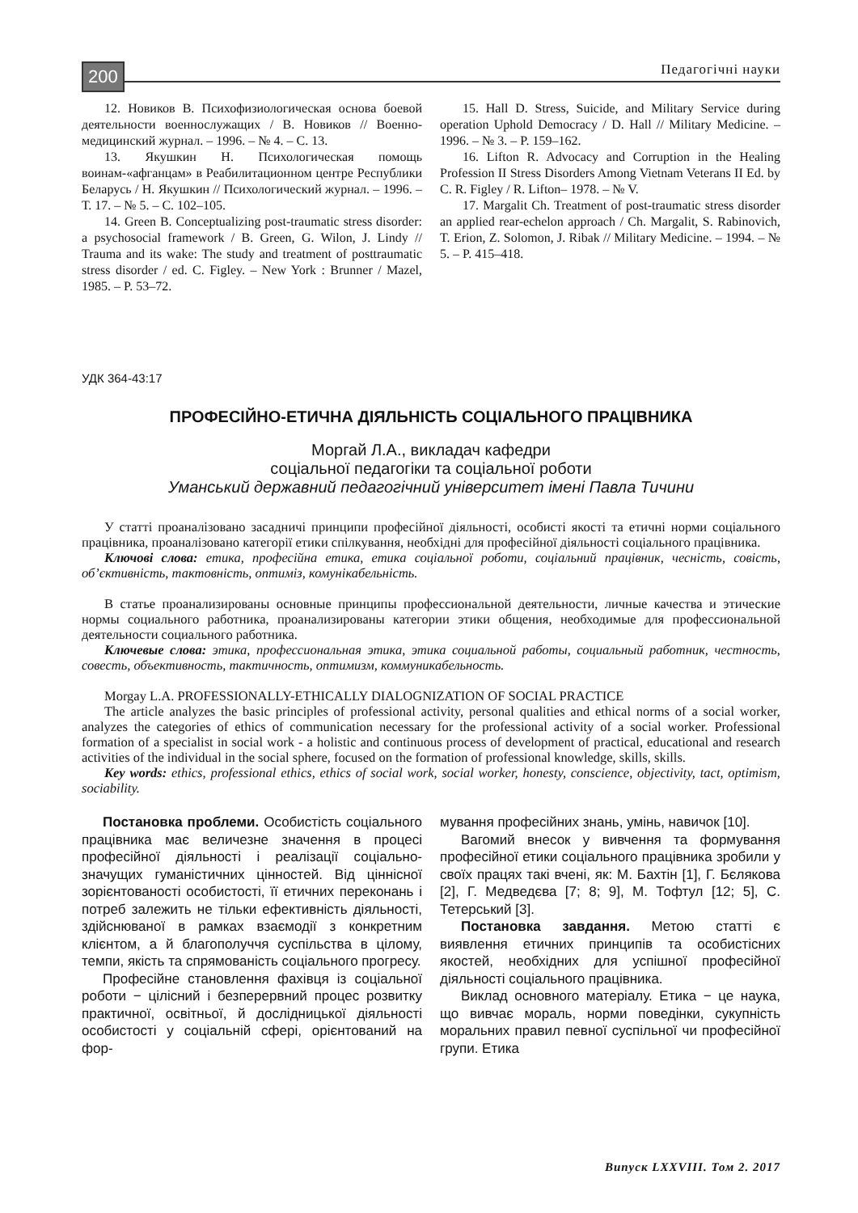200 Педагогічні науки
12. Новиков В. Психофизиологическая основа боевой деятельности военнослужащих / В. Новиков // Военно-медицинский журнал. – 1996. – № 4. – С. 13.
13. Якушкин Н. Психологическая помощь воинам-«афганцам» в Реабилитационном центре Республики Беларусь / Н. Якушкин // Психологический журнал. – 1996. – Т. 17. – № 5. – С. 102–105.
14. Green B. Conceptualizing post-traumatic stress disorder: a psychosocial framework / B. Green, G. Wilon, J. Lindy // Trauma and its wake: The study and treatment of posttraumatic stress disorder / ed. C. Figley. – New York : Brunner / Mazel, 1985. – P. 53–72.
15. Hall D. Stress, Suicide, and Military Service during operation Uphold Democracy / D. Hall // Military Medicine. – 1996. – № 3. – P. 159–162.
16. Lifton R. Advocacy and Corruption in the Healing Profession II Stress Disorders Among Vietnam Veterans II Ed. by C. R. Figley / R. Lifton– 1978. – № V.
17. Margalit Ch. Treatment of post-traumatic stress disorder an applied rear-echelon approach / Ch. Margalit, S. Rabinovich, T. Erion, Z. Solomon, J. Ribak // Military Medicine. – 1994. – № 5. – P. 415–418.
УДК 364-43:17
ПРОФЕСІЙНО-ЕТИЧНА ДІЯЛЬНІСТЬ СОЦІАЛЬНОГО ПРАЦІВНИКА
Моргай Л.А., викладач кафедри
соціальної педагогіки та соціальної роботи
Уманський державний педагогічний університет імені Павла Тичини
У статті проаналізовано засадничі принципи професійної діяльності, особисті якості та етичні норми соціального працівника, проаналізовано категорії етики спілкування, необхідні для професійної діяльності соціального працівника.
Ключові слова: етика, професійна етика, етика соціальної роботи, соціальний працівник, чесність, совість, об’єктивність, тактовність, оптиміз, комунікабельність.
В статье проанализированы основные принципы профессиональной деятельности, личные качества и этические нормы социального работника, проанализированы категории этики общения, необходимые для профессиональной деятельности социального работника.
Ключевые слова: этика, профессиональная этика, этика социальной работы, социальный работник, честность, совесть, объективность, тактичность, оптимизм, коммуникабельность.
Morgay L.A. PROFESSIONALLY-ETHICALLY DIALOGNIZATION OF SOCIAL PRACTICE
The article analyzes the basic principles of professional activity, personal qualities and ethical norms of a social worker, analyzes the categories of ethics of communication necessary for the professional activity of a social worker. Professional formation of a specialist in social work - a holistic and continuous process of development of practical, educational and research activities of the individual in the social sphere, focused on the formation of professional knowledge, skills, skills.
Key words: ethics, professional ethics, ethics of social work, social worker, honesty, conscience, objectivity, tact, optimism, sociability.
Постановка проблеми. Особистість соціального працівника має величезне значення в процесі професійної діяльності і реалізації соціально-значущих гуманістичних цінностей. Від ціннісної зорієнтованості особистості, її етичних переконань і потреб залежить не тільки ефективність діяльності, здійснюваної в рамках взаємодії з конкретним клієнтом, а й благополуччя суспільства в цілому, темпи, якість та спрямованість соціального прогресу.
Професійне становлення фахівця із соціальної роботи − цілісний і безперервний процес розвитку практичної, освітньої, й дослідницької діяльності особистості у соціальній сфері, орієнтований на фор-
мування професійних знань, умінь, навичок [10].
Вагомий внесок у вивчення та формування професійної етики соціального працівника зробили у своїх працях такі вчені, як: М. Бахтін [1], Г. Бєлякова [2], Г. Медведєва [7; 8; 9], М. Тофтул [12; 5], С. Тетерський [3].
Постановка завдання. Метою статті є виявлення етичних принципів та особистісних якостей, необхідних для успішної професійної діяльності соціального працівника.
Виклад основного матеріалу. Етика − це наука, що вивчає мораль, норми поведінки, сукупність моральних правил певної суспільної чи професійної групи. Етика
Випуск LXXVIII. Том 2. 2017